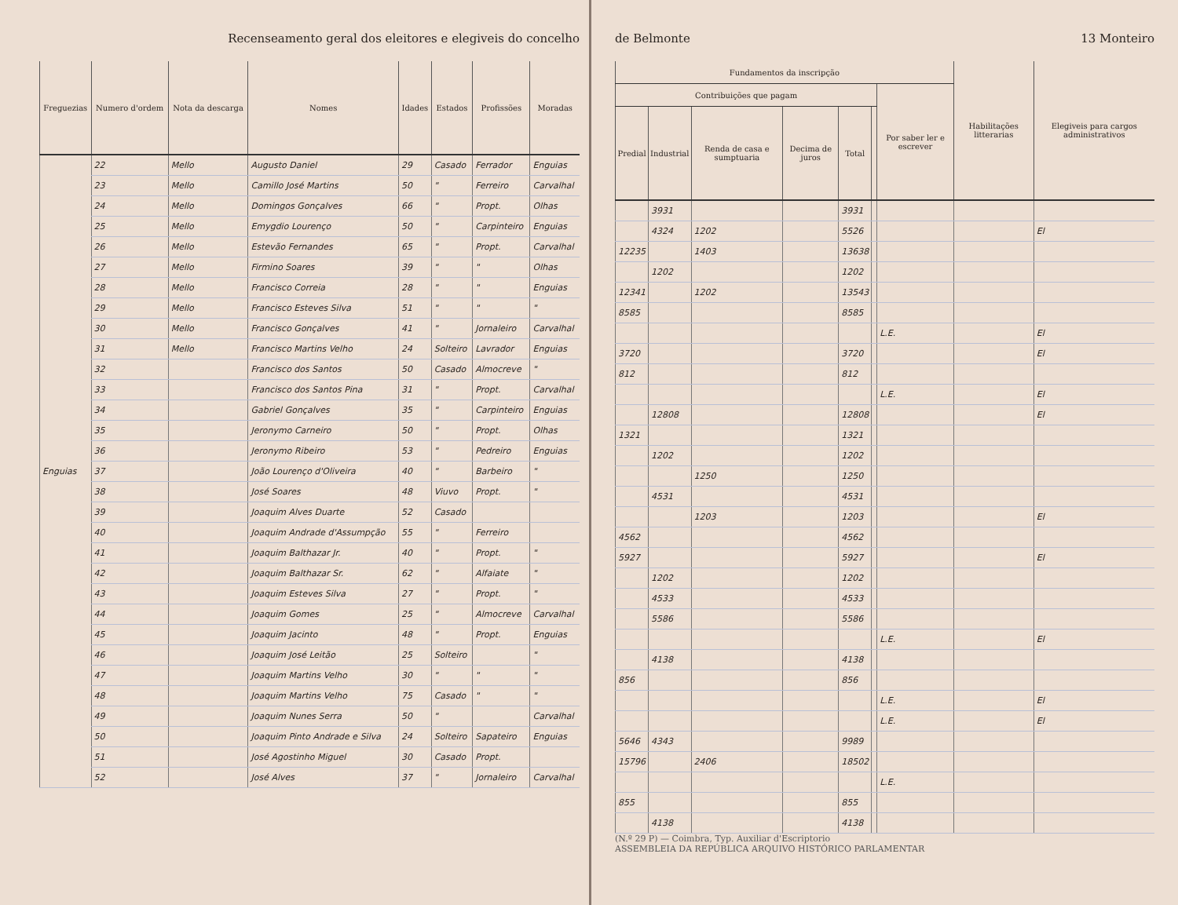Recenseamento geral dos eleitores e elegiveis do concelho
| Freguezias | Numero d'ordem | Nota da descarga | Nomes | Idades | Estados | Profissões | Moradas |
| --- | --- | --- | --- | --- | --- | --- | --- |
| Enguias | 22 | Mello | Augusto Daniel | 29 | Casado | Ferrador | Enguias |
| | 23 | Mello | Camillo José Martins | 50 | " | Ferreiro | Carvalhal |
| | 24 | Mello | Domingos Gonçalves | 66 | " | Propt. | Olhas |
| | 25 | Mello | Emygdio Lourenço | 50 | " | Carpinteiro | Enguias |
| | 26 | Mello | Estevão Fernandes | 65 | " | Propt. | Carvalhal |
| | 27 | Mello | Firmino Soares | 39 | " | " | Olhas |
| | 28 | Mello | Francisco Correia | 28 | " | " | Enguias |
| | 29 | Mello | Francisco Esteves Silva | 51 | " | " | " |
| | 30 | Mello | Francisco Gonçalves | 41 | " | Jornaleiro | Carvalhal |
| | 31 | Mello | Francisco Martins Velho | 24 | Solteiro | Lavrador | Enguias |
| | 32 | | Francisco dos Santos | 50 | Casado | Almocreve | " |
| | 33 | | Francisco dos Santos Pina | 31 | " | Propt. | Carvalhal |
| | 34 | | Gabriel Gonçalves | 35 | " | Carpinteiro | Enguias |
| | 35 | | Jeronymo Carneiro | 50 | " | Propt. | Olhas |
| | 36 | | Jeronymo Ribeiro | 53 | " | Pedreiro | Enguias |
| | 37 | | João Lourenço d'Oliveira | 40 | " | Barbeiro | " |
| | 38 | | José Soares | 48 | Viuvo | Propt. | " |
| | 39 | | Joaquim Alves Duarte | 52 | Casado | | |
| | 40 | | Joaquim Andrade d'Assumpção | 55 | " | Ferreiro | |
| | 41 | | Joaquim Balthazar Jr. | 40 | " | Propt. | " |
| | 42 | | Joaquim Balthazar Sr. | 62 | " | Alfaiate | " |
| | 43 | | Joaquim Esteves Silva | 27 | " | Propt. | " |
| | 44 | | Joaquim Gomes | 25 | " | Almocreve | Carvalhal |
| | 45 | | Joaquim Jacinto | 48 | " | Propt. | Enguias |
| | 46 | | Joaquim José Leitão | 25 | Solteiro | | " |
| | 47 | | Joaquim Martins Velho | 30 | " | " | " |
| | 48 | | Joaquim Martins Velho | 75 | Casado | " | " |
| | 49 | | Joaquim Nunes Serra | 50 | " | | Carvalhal |
| | 50 | | Joaquim Pinto Andrade e Silva | 24 | Solteiro | Sapateiro | Enguias |
| | 51 | | José Agostinho Miguel | 30 | Casado | Propt. | |
| | 52 | | José Alves | 37 | " | Jornaleiro | Carvalhal |
de Belmonte 13 Monteiro
| Fundamentos da inscripção | | | | | | | Habilitações litterarias | Elegiveis para cargos administrativos |
| --- | --- | --- | --- | --- | --- | --- | --- | --- |
| Contribuições que pagam | | | | | | Por saber ler e escrever | | |
| Predial | Industrial | Renda de casa e sumptuaria | Decima de juros | Total | | | | |
| | 3931 | | | 3931 | | | | |
| | 4324 | 1202 | | 5526 | | | | El |
| 12235 | | 1403 | | 13638 | | | | |
| | 1202 | | | 1202 | | | | |
| 12341 | | 1202 | | 13543 | | | | |
| 8585 | | | | 8585 | | | | |
| | | | | | | L.E. | | El |
| 3720 | | | | 3720 | | | | El |
| 812 | | | | 812 | | | | |
| | | | | | | L.E. | | El |
| | 12808 | | | 12808 | | | | El |
| 1321 | | | | 1321 | | | | |
| | 1202 | | | 1202 | | | | |
| | | 1250 | | 1250 | | | | |
| | 4531 | | | 4531 | | | | |
| | | 1203 | | 1203 | | | | El |
| 4562 | | | | 4562 | | | | |
| 5927 | | | | 5927 | | | | El |
| | 1202 | | | 1202 | | | | |
| | 4533 | | | 4533 | | | | |
| | 5586 | | | 5586 | | | | |
| | | | | | | L.E. | | El |
| | 4138 | | | 4138 | | | | |
| 856 | | | | 856 | | | | |
| | | | | | | L.E. | | El |
| | | | | | | L.E. | | El |
| 5646 | 4343 | | | 9989 | | | | |
| 15796 | | 2406 | | 18502 | | | | |
| | | | | | | L.E. | | |
| 855 | | | | 855 | | | | |
| | 4138 | | | 4138 | | | | |
(N.º 29 P) — Coimbra, Typ. Auxiliar d'Escriptorio
ASSEMBLEIA DA REPÚBLICA ARQUIVO HISTÓRICO PARLAMENTAR